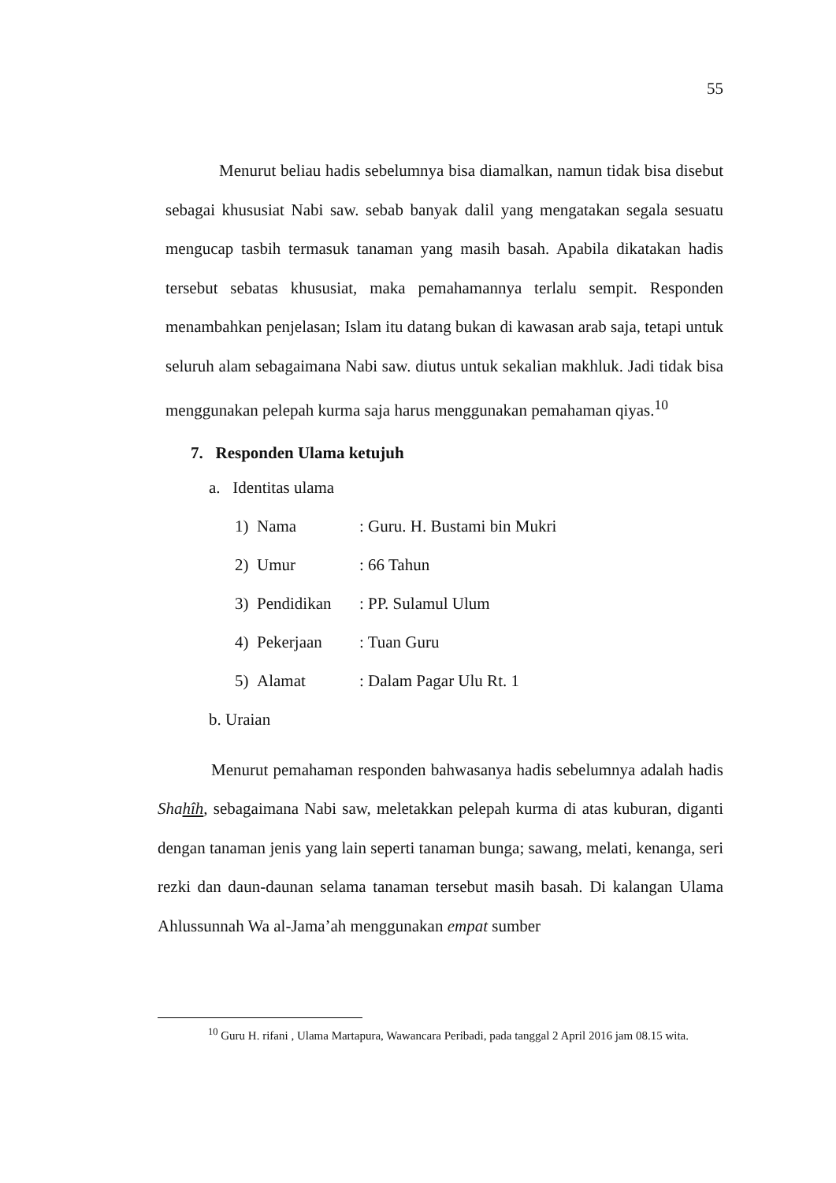55
Menurut beliau hadis sebelumnya bisa diamalkan, namun tidak bisa disebut sebagai khususiat Nabi saw. sebab banyak dalil yang mengatakan segala sesuatu mengucap tasbih termasuk tanaman yang masih basah. Apabila dikatakan hadis tersebut sebatas khususiat, maka pemahamannya terlalu sempit. Responden menambahkan penjelasan; Islam itu datang bukan di kawasan arab saja, tetapi untuk seluruh alam sebagaimana Nabi saw. diutus untuk sekalian makhluk. Jadi tidak bisa menggunakan pelepah kurma saja harus menggunakan pemahaman qiyas.<sup>10</sup>
7. Responden Ulama ketujuh
a. Identitas ulama
1) Nama: Guru. H. Bustami bin Mukri
2) Umur: 66 Tahun
3) Pendidikan: PP. Sulamul Ulum
4) Pekerjaan: Tuan Guru
5) Alamat: Dalam Pagar Ulu Rt. 1
b. Uraian
Menurut pemahaman responden bahwasanya hadis sebelumnya adalah hadis Shahîh, sebagaimana Nabi saw, meletakkan pelepah kurma di atas kuburan, diganti dengan tanaman jenis yang lain seperti tanaman bunga; sawang, melati, kenanga, seri rezki dan daun-daunan selama tanaman tersebut masih basah. Di kalangan Ulama Ahlussunnah Wa al-Jama’ah menggunakan empat sumber
<sup>10</sup> Guru H. rifani , Ulama Martapura, Wawancara Peribadi, pada tanggal 2 April 2016 jam 08.15 wita.